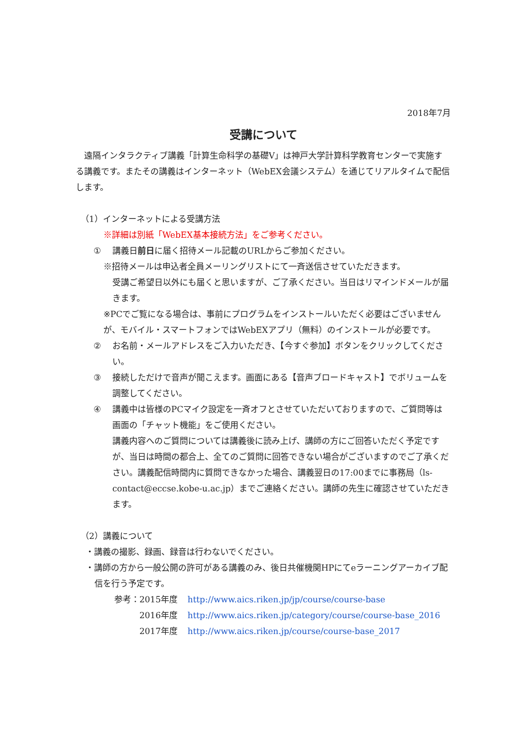2018年7月
受講について
　遠隔インタラクティブ講義「計算生命科学の基礎Ⅴ」は神戸大学計算科学教育センターで実施する講義です。またその講義はインターネット（WebEX会議システム）を通じてリアルタイムで配信します。
（1）インターネットによる受講方法
※詳細は別紙「WebEX基本接続方法」をご参考ください。
① 講義日前日に届く招待メール記載のURLからご参加ください。
※招待メールは申込者全員メーリングリストにて一斉送信させていただきます。
受講ご希望日以外にも届くと思いますが、ご了承ください。当日はリマインドメールが届きます。
※PCでご覧になる場合は、事前にプログラムをインストールいただく必要はございませんが、モバイル・スマートフォンではWebEXアプリ（無料）のインストールが必要です。
② お名前・メールアドレスをご入力いただき、【今すぐ参加】ボタンをクリックしてください。
③ 接続しただけで音声が聞こえます。画面にある【音声ブロードキャスト】でボリュームを調整してください。
④ 講義中は皆様のPCマイク設定を一斉オフとさせていただいておりますので、ご質問等は画面の「チャット機能」をご使用ください。
講義内容へのご質問については講義後に読み上げ、講師の方にご回答いただく予定ですが、当日は時間の都合上、全てのご質問に回答できない場合がございますのでご了承ください。講義配信時間内に質問できなかった場合、講義翌日の17:00までに事務局（ls-contact@eccse.kobe-u.ac.jp）までご連絡ください。講師の先生に確認させていただきます。
（2）講義について
・講義の撮影、録画、録音は行わないでください。
・講師の方から一般公開の許可がある講義のみ、後日共催機関HPにてeラーニングアーカイブ配信を行う予定です。
参考：2015年度 http://www.aics.riken.jp/jp/course/course-base
2016年度 http://www.aics.riken.jp/category/course/course-base_2016
2017年度 http://www.aics.riken.jp/course/course-base_2017